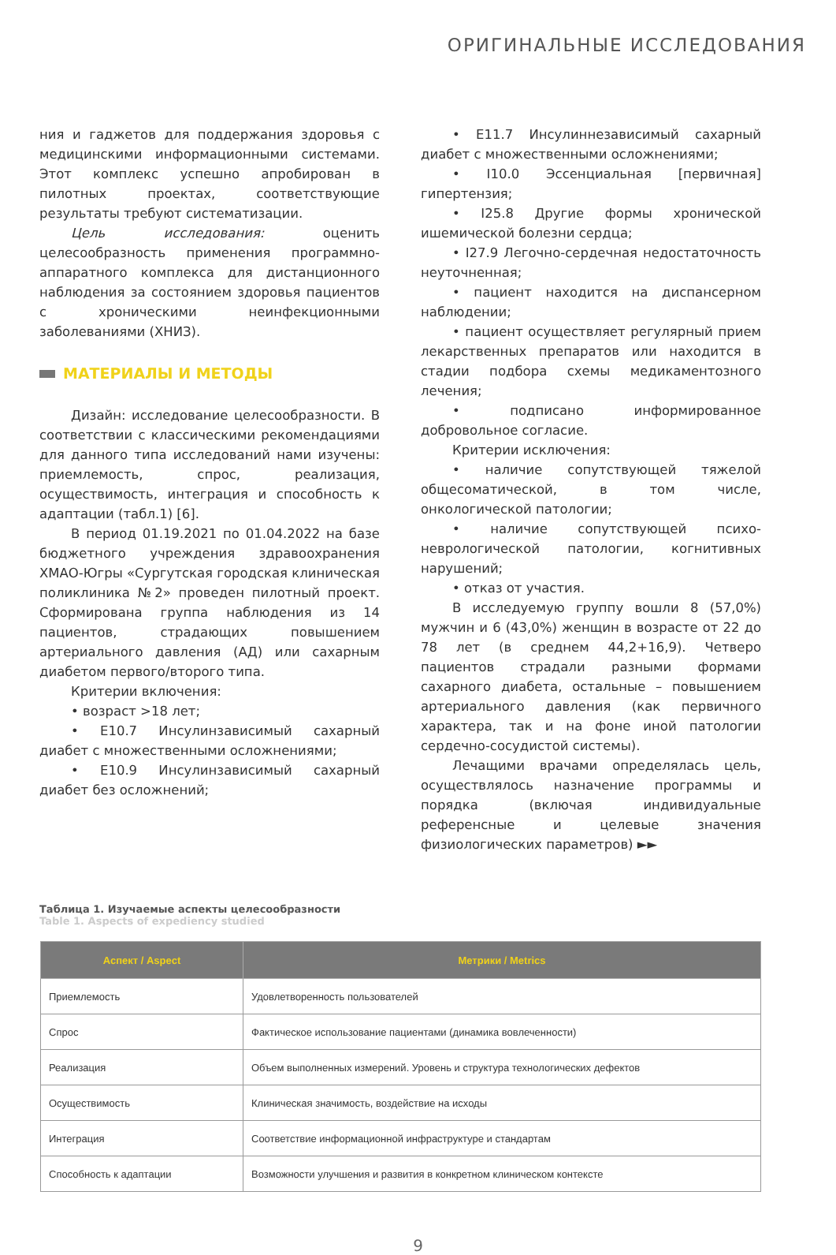ОРИГИНАЛЬНЫЕ ИССЛЕДОВАНИЯ
ния и гаджетов для поддержания здоровья с медицинскими информационными системами. Этот комплекс успешно апробирован в пилотных проектах, соответствующие результаты требуют систематизации.
Цель исследования: оценить целесообразность применения программно-аппаратного комплекса для дистанционного наблюдения за состоянием здоровья пациентов с хроническими неинфекционными заболеваниями (ХНИЗ).
МАТЕРИАЛЫ И МЕТОДЫ
Дизайн: исследование целесообразности. В соответствии с классическими рекомендациями для данного типа исследований нами изучены: приемлемость, спрос, реализация, осуществимость, интеграция и способность к адаптации (табл.1) [6].
В период 01.19.2021 по 01.04.2022 на базе бюджетного учреждения здравоохранения ХМАО-Югры «Сургутская городская клиническая поликлиника №2» проведен пилотный проект. Сформирована группа наблюдения из 14 пациентов, страдающих повышением артериального давления (АД) или сахарным диабетом первого/второго типа.
Критерии включения:
• возраст >18 лет;
• E10.7 Инсулинзависимый сахарный диабет с множественными осложнениями;
• E10.9 Инсулинзависимый сахарный диабет без осложнений;
• E11.7 Инсулиннезависимый сахарный диабет с множественными осложнениями;
• I10.0 Эссенциальная [первичная] гипертензия;
• I25.8 Другие формы хронической ишемической болезни сердца;
• I27.9 Легочно-сердечная недостаточность неуточненная;
• пациент находится на диспансерном наблюдении;
• пациент осуществляет регулярный прием лекарственных препаратов или находится в стадии подбора схемы медикаментозного лечения;
• подписано информированное добровольное согласие.
Критерии исключения:
• наличие сопутствующей тяжелой общесоматической, в том числе, онкологической патологии;
• наличие сопутствующей психо-неврологической патологии, когнитивных нарушений;
• отказ от участия.
В исследуемую группу вошли 8 (57,0%) мужчин и 6 (43,0%) женщин в возрасте от 22 до 78 лет (в среднем 44,2+16,9). Четверо пациентов страдали разными формами сахарного диабета, остальные – повышением артериального давления (как первичного характера, так и на фоне иной патологии сердечно-сосудистой системы).
Лечащими врачами определялась цель, осуществлялось назначение программы и порядка (включая индивидуальные референсные и целевые значения физиологических параметров) ►►
Таблица 1. Изучаемые аспекты целесообразности
Table 1. Aspects of expediency studied
| Аспект / Aspect | Метрики / Metrics |
| --- | --- |
| Приемлемость | Удовлетворенность пользователей |
| Спрос | Фактическое использование пациентами (динамика вовлеченности) |
| Реализация | Объем выполненных измерений. Уровень и структура технологических дефектов |
| Осуществимость | Клиническая значимость, воздействие на исходы |
| Интеграция | Соответствие информационной инфраструктуре и стандартам |
| Способность к адаптации | Возможности улучшения и развития в конкретном клиническом контексте |
9